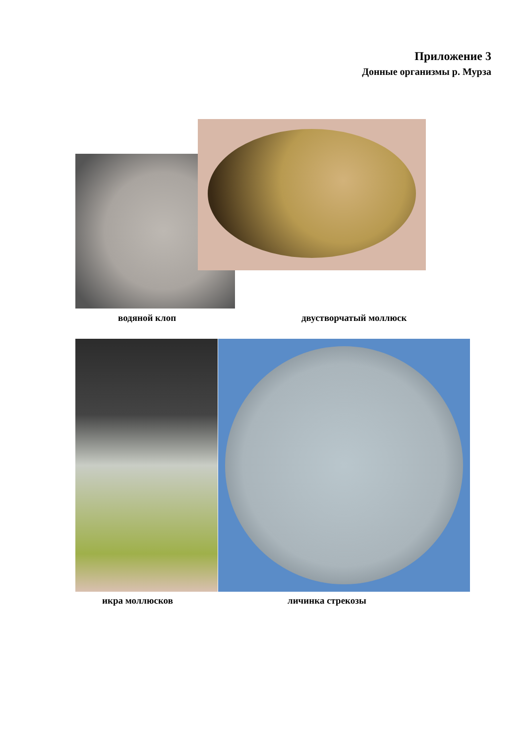Приложение 3
Донные организмы р. Мурза
водяной клоп двустворчатый моллюск
икра моллюсков личинка стрекозы